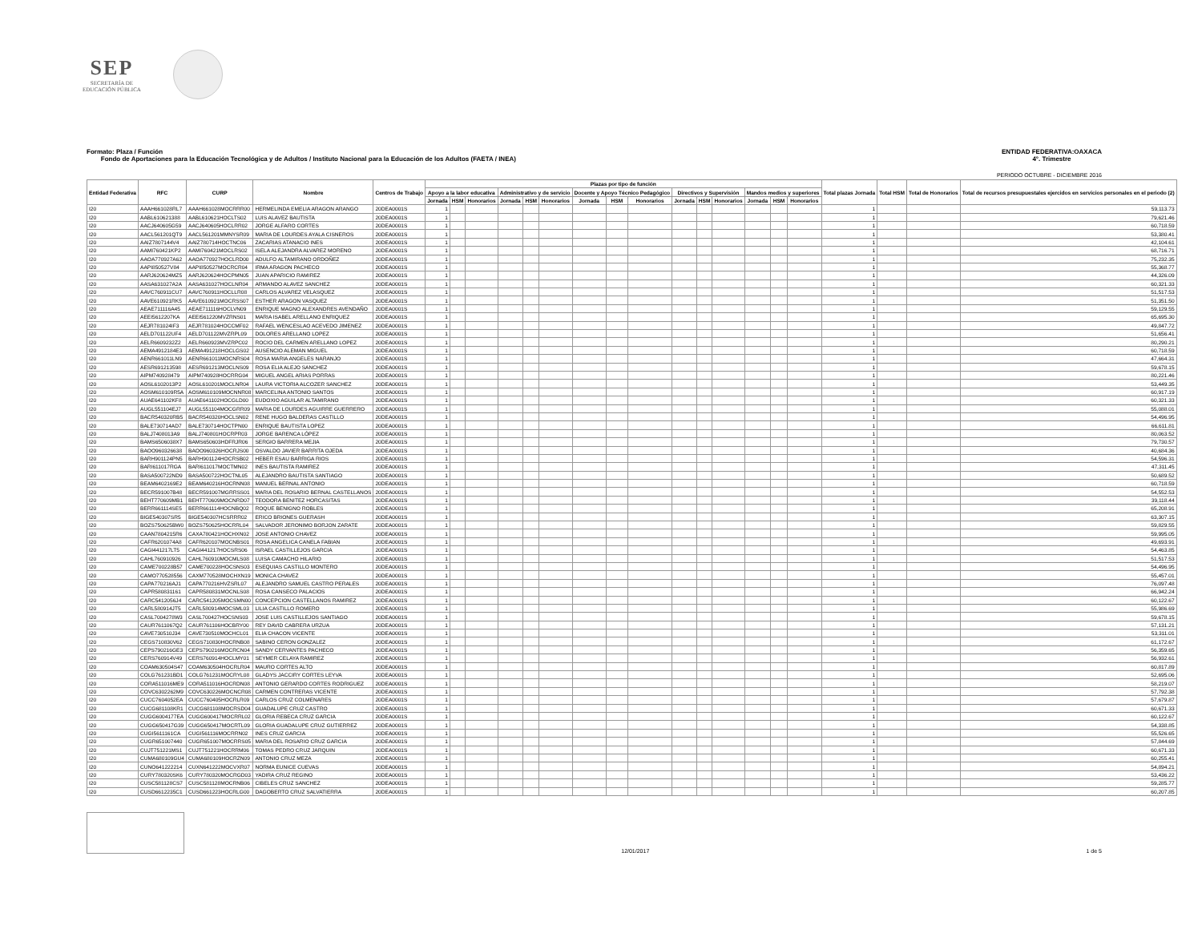SEP
SECRETARÍA DE
EDUCACIÓN PÚBLICA
Formato: Plaza / Función
Fondo de Aportaciones para la Educación Tecnológica y de Adultos / Instituto Nacional para la Educación de los Adultos (FAETA / INEA)
ENTIDAD FEDERATIVA:OAXACA
4°. Trimestre
PERIODO OCTUBRE - DICIEMBRE 2016
| Entidad Federativa | RFC | CURP | Nombre | Centros de Trabajo | Plazas por tipo de función | | | | | | | | | | | | | | | Total plazas Jornada | Total HSM | Total de Honorarios | Total de recursos presupuestales ejercidos en servicios personales en el periodo (2) |
| --- | --- | --- | --- | --- | --- | --- | --- | --- | --- | --- | --- | --- | --- | --- | --- | --- | --- | --- | --- | --- | --- | --- | --- |
| | | | | | Apoyo a la labor educativa | | | Administrativo y de servicio | | | Docente y Apoyo Técnico Pedagógico | | | Directivos y Supervisión | | | Mandos medios y superiores | | | | | | |
| | | | | | Jornada | HSM | Honorarios | Jornada | HSM | Honorarios | Jornada | HSM | Honorarios | Jornada | HSM | Honorarios | Jornada | HSM | Honorarios | | | | |
| I20 | AAAH661028RL7 | AAAH661028MOCRRR00 | HERMELINDA EMELIA ARAGON ARANGO | 20DEA0001S | 1 | | | | | | | | | | | | | | | 1 | | | 59,113.73 |
| I20 | AABL610621388 | AABL610621HOCLTS02 | LUIS ALAVEZ BAUTISTA | 20DEA0001S | 1 | | | | | | | | | | | | | | | 1 | | | 79,621.46 |
| I20 | AACJ640605G59 | AACJ640605HOCLRR02 | JORGE ALFARO CORTES | 20DEA0001S | 1 | | | | | | | | | | | | | | | 1 | | | 60,718.59 |
| I20 | AACL561201QT9 | AACL561201MMNYSR09 | MARIA DE LOURDES AYALA CISNEROS | 20DEA0001S | 1 | | | | | | | | | | | | | | | 1 | | | 53,380.41 |
| I20 | AAIZ7807144V4 | AAIZ780714HOCTNC06 | ZACARIAS ATANACIO INES | 20DEA0001S | 1 | | | | | | | | | | | | | | | 1 | | | 42,104.61 |
| I20 | AAMI760421KP2 | AAMI760421MOCLRS02 | ISELA ALEJANDRA ALVAREZ MORENO | 20DEA0001S | 1 | | | | | | | | | | | | | | | 1 | | | 68,716.71 |
| I20 | AAOA770927A62 | AAOA770927HOCLRD00 | ADULFO ALTAMIRANO ORDOÑEZ | 20DEA0001S | 1 | | | | | | | | | | | | | | | 1 | | | 75,232.35 |
| I20 | AAPI850527V84 | AAPI850527MOCRCR04 | IRMA ARAGON PACHECO | 20DEA0001S | 1 | | | | | | | | | | | | | | | 1 | | | 55,368.77 |
| I20 | AARJ620624MZ5 | AARJ620624HOCPMN05 | JUAN APARICIO RAMIREZ | 20DEA0001S | 1 | | | | | | | | | | | | | | | 1 | | | 44,326.09 |
| I20 | AASA631027A2A | AASA631027HOCLNR04 | ARMANDO ALAVEZ SANCHEZ | 20DEA0001S | 1 | | | | | | | | | | | | | | | 1 | | | 60,321.33 |
| I20 | AAVC760911CU7 | AAVC760911HOCLLR08 | CARLOS ALVAREZ VELASQUEZ | 20DEA0001S | 1 | | | | | | | | | | | | | | | 1 | | | 51,517.53 |
| I20 | AAVE610921RK5 | AAVE610921MOCRSS07 | ESTHER ARAGON VASQUEZ | 20DEA0001S | 1 | | | | | | | | | | | | | | | 1 | | | 51,351.50 |
| I20 | AEAE711116A45 | AEAE711116HOCLVN09 | ENRIQUE MAGNO ALEXANDRES AVENDAÑO | 20DEA0001S | 1 | | | | | | | | | | | | | | | 1 | | | 59,129.55 |
| I20 | AEEI5612207KA | AEEI561220MVZRNS01 | MARIA ISABEL ARELLANO ENRIQUEZ | 20DEA0001S | 1 | | | | | | | | | | | | | | | 1 | | | 65,695.30 |
| I20 | AEJR781024IF3 | AEJR781024HOCCMF02 | RAFAEL WENCESLAO ACEVEDO JIMENEZ | 20DEA0001S | 1 | | | | | | | | | | | | | | | 1 | | | 49,847.72 |
| I20 | AELD701122UF4 | AELD701122MVZRPL09 | DOLORES ARELLANO LOPEZ | 20DEA0001S | 1 | | | | | | | | | | | | | | | 1 | | | 51,656.41 |
| I20 | AELR6609232Z2 | AELR660923MVZRPC02 | ROCIO DEL CARMEN ARELLANO LOPEZ | 20DEA0001S | 1 | | | | | | | | | | | | | | | 1 | | | 80,290.21 |
| I20 | AEMA4912184E3 | AEMA491218HOCLGS02 | AUSENCIO ALEMAN MIGUEL | 20DEA0001S | 1 | | | | | | | | | | | | | | | 1 | | | 60,718.59 |
| I20 | AENR661011LN9 | AENR661011MOCNRS04 | ROSA MARIA ANGELES NARANJO | 20DEA0001S | 1 | | | | | | | | | | | | | | | 1 | | | 47,664.31 |
| I20 | AESR691213598 | AESR691213MOCLNS09 | ROSA ELIA ALEJO SANCHEZ | 20DEA0001S | 1 | | | | | | | | | | | | | | | 1 | | | 59,678.15 |
| I20 | AIPM740928479 | AIPM740928HOCRRG04 | MIGUEL ANGEL ARIAS PORRAS | 20DEA0001S | 1 | | | | | | | | | | | | | | | 1 | | | 80,221.46 |
| I20 | AOSL6102013P2 | AOSL610201MOCLNR04 | LAURA VICTORIA ALCOZER SANCHEZ | 20DEA0001S | 1 | | | | | | | | | | | | | | | 1 | | | 53,449.35 |
| I20 | AOSM610109R5A | AOSM610109MOCNNR08 | MARCELINA ANTONIO SANTOS | 20DEA0001S | 1 | | | | | | | | | | | | | | | 1 | | | 60,917.19 |
| I20 | AUAE641102KF8 | AUAE641102HOCGLD00 | EUDOXIO AGUILAR ALTAMIRANO | 20DEA0001S | 1 | | | | | | | | | | | | | | | 1 | | | 60,321.33 |
| I20 | AUGL551104EJ7 | AUGL551104MOCGRR09 | MARIA DE LOURDES AGUIRRE GUERRERO | 20DEA0001S | 1 | | | | | | | | | | | | | | | 1 | | | 55,088.01 |
| I20 | BACR540320RB5 | BACR540320HOCLSN02 | RENE HUGO BALDERAS CASTILLO | 20DEA0001S | 1 | | | | | | | | | | | | | | | 1 | | | 54,496.95 |
| I20 | BALE730714AD7 | BALE730714HOCTPN00 | ENRIQUE BAUTISTA LOPEZ | 20DEA0001S | 1 | | | | | | | | | | | | | | | 1 | | | 66,611.81 |
| I20 | BALJ7408013A9 | BALJ740801HOCRPR03 | JORGE BARENCA LÓPEZ | 20DEA0001S | 1 | | | | | | | | | | | | | | | 1 | | | 80,063.52 |
| I20 | BAMS6506038X7 | BAMS650603HDFRJR06 | SERGIO BARRERA MEJIA | 20DEA0001S | 1 | | | | | | | | | | | | | | | 1 | | | 79,730.57 |
| I20 | BAOO960326638 | BAOO960326HOCRJS00 | OSVALDO JAVIER BARRITA OJEDA | 20DEA0001S | 1 | | | | | | | | | | | | | | | 1 | | | 40,684.36 |
| I20 | BARH901124PN5 | BARH901124HOCRSB02 | HEBER ESAU BARRIGA RIOS | 20DEA0001S | 1 | | | | | | | | | | | | | | | 1 | | | 54,596.31 |
| I20 | BARI611017RGA | BARI611017MOCTMN02 | INES BAUTISTA RAMIREZ | 20DEA0001S | 1 | | | | | | | | | | | | | | | 1 | | | 47,311.45 |
| I20 | BASA500722ND9 | BASA500722HOCTNL05 | ALEJANDRO BAUTISTA SANTIAGO | 20DEA0001S | 1 | | | | | | | | | | | | | | | 1 | | | 50,689.52 |
| I20 | BEAM6402169E2 | BEAM640216HOCRNN08 | MANUEL BERNAL ANTONIO | 20DEA0001S | 1 | | | | | | | | | | | | | | | 1 | | | 60,718.59 |
| I20 | BECR591007B48 | BECR591007MGRRSS01 | MARIA DEL ROSARIO BERNAL CASTELLANOS | 20DEA0001S | 1 | | | | | | | | | | | | | | | 1 | | | 54,552.53 |
| I20 | BEHT770609MB1 | BEHT770609MOCNRD07 | TEODORA BENITEZ HORCASITAS | 20DEA0001S | 1 | | | | | | | | | | | | | | | 1 | | | 39,118.44 |
| I20 | BERR661114SE5 | BERR661114HOCNBQ02 | ROQUE BENIGNO ROBLES | 20DEA0001S | 1 | | | | | | | | | | | | | | | 1 | | | 65,208.91 |
| I20 | BIGE540307SR5 | BIGE540307HCSRRR02 | ERICO BRIONES GUERASH | 20DEA0001S | 1 | | | | | | | | | | | | | | | 1 | | | 63,307.15 |
| I20 | BOZS750625BW0 | BOZS750625HOCRRL04 | SALVADOR JERONIMO BORJON ZARATE | 20DEA0001S | 1 | | | | | | | | | | | | | | | 1 | | | 59,829.55 |
| I20 | CAAN7804215R6 | CAXA780421HOCHXN02 | JOSE ANTONIO CHAVEZ | 20DEA0001S | 1 | | | | | | | | | | | | | | | 1 | | | 59,995.05 |
| I20 | CAFR6201074A8 | CAFR620107MOCNBS01 | ROSA ANGELICA CANELA FABIAN | 20DEA0001S | 1 | | | | | | | | | | | | | | | 1 | | | 49,693.91 |
| I20 | CAGI441217LT5 | CAGI441217HOCSRS06 | ISRAEL CASTILLEJOS GARCIA | 20DEA0001S | 1 | | | | | | | | | | | | | | | 1 | | | 54,463.85 |
| I20 | CAHL760910926 | CAHL760910MOCMLS08 | LUISA CAMACHO HILARIO | 20DEA0001S | 1 | | | | | | | | | | | | | | | 1 | | | 51,517.53 |
| I20 | CAME700228B57 | CAME700228HOCSNS03 | ESEQUIAS CASTILLO MONTERO | 20DEA0001S | 1 | | | | | | | | | | | | | | | 1 | | | 54,496.95 |
| I20 | CAMO770528556 | CAXM770528MOCHXN19 | MONICA CHAVEZ | 20DEA0001S | 1 | | | | | | | | | | | | | | | 1 | | | 55,457.01 |
| I20 | CAPA770216AJ1 | CAPA770216HVZSRL07 | ALEJANDRO SAMUEL CASTRO PERALES | 20DEA0001S | 1 | | | | | | | | | | | | | | | 1 | | | 76,097.48 |
| I20 | CAPR580831161 | CAPR580831MOCNLS08 | ROSA CANSECO PALACIOS | 20DEA0001S | 1 | | | | | | | | | | | | | | | 1 | | | 66,942.24 |
| I20 | CARC5412056J4 | CARC541205MOCSMN00 | CONCEPCION CASTELLANOS RAMIREZ | 20DEA0001S | 1 | | | | | | | | | | | | | | | 1 | | | 60,122.67 |
| I20 | CARL580914JT5 | CARL580914MOCSML03 | LILIA CASTILLO ROMERO | 20DEA0001S | 1 | | | | | | | | | | | | | | | 1 | | | 55,986.69 |
| I20 | CASL7004278W3 | CASL700427HOCSNS03 | JOSE LUIS CASTILLEJOS SANTIAGO | 20DEA0001S | 1 | | | | | | | | | | | | | | | 1 | | | 59,678.15 |
| I20 | CAUR7611067Q2 | CAUR761106HOCBRY00 | REY DAVID CABRERA URZUA | 20DEA0001S | 1 | | | | | | | | | | | | | | | 1 | | | 57,131.21 |
| I20 | CAVE730510J34 | CAVE730510MOCHCL01 | ELIA CHACON VICENTE | 20DEA0001S | 1 | | | | | | | | | | | | | | | 1 | | | 53,311.01 |
| I20 | CEGS710830V62 | CEGS710830HOCRNB08 | SABINO CERON GONZALEZ | 20DEA0001S | 1 | | | | | | | | | | | | | | | 1 | | | 61,172.67 |
| I20 | CEPS790216GE3 | CEPS790216MOCRCN04 | SANDY CERVANTES PACHECO | 20DEA0001S | 1 | | | | | | | | | | | | | | | 1 | | | 56,359.65 |
| I20 | CERS760914V49 | CERS760914HOCLMY01 | SEYMER CELAYA RAMIREZ | 20DEA0001S | 1 | | | | | | | | | | | | | | | 1 | | | 56,932.61 |
| I20 | COAM630504S47 | COAM630504HOCRLR04 | MAURO CORTES ALTO | 20DEA0001S | 1 | | | | | | | | | | | | | | | 1 | | | 60,817.89 |
| I20 | COLG761231BD1 | COLG761231MOCRYL08 | GLADYS JACCIRY CORTES LEYVA | 20DEA0001S | 1 | | | | | | | | | | | | | | | 1 | | | 52,695.06 |
| I20 | CORA511016ME9 | CORA511016HOCRDN08 | ANTONIO GERARDO CORTES RODRIGUEZ | 20DEA0001S | 1 | | | | | | | | | | | | | | | 1 | | | 58,219.07 |
| I20 | COVC6302262M9 | COVC630226MOCNCR08 | CARMEN CONTRERAS VICENTE | 20DEA0001S | 1 | | | | | | | | | | | | | | | 1 | | | 57,792.38 |
| I20 | CUCC7604052EA | CUCC760405HOCRLR09 | CARLOS CRUZ COLMENARES | 20DEA0001S | 1 | | | | | | | | | | | | | | | 1 | | | 57,679.87 |
| I20 | CUCG681108KR1 | CUCG681108MOCRSD04 | GUADALUPE CRUZ CASTRO | 20DEA0001S | 1 | | | | | | | | | | | | | | | 1 | | | 60,671.33 |
| I20 | CUGG6004177EA | CUGG600417MOCRRL02 | GLORIA REBECA CRUZ GARCIA | 20DEA0001S | 1 | | | | | | | | | | | | | | | 1 | | | 60,122.67 |
| I20 | CUGG650417G39 | CUGG650417MOCRTL09 | GLORIA GUADALUPE CRUZ GUTIERREZ | 20DEA0001S | 1 | | | | | | | | | | | | | | | 1 | | | 54,338.85 |
| I20 | CUGI5611161CA | CUGI561116MOCRRN02 | INES CRUZ GARCIA | 20DEA0001S | 1 | | | | | | | | | | | | | | | 1 | | | 55,526.65 |
| I20 | CUGR651007440 | CUGR651007MOCRRS05 | MARIA DEL ROSARIO CRUZ GARCIA | 20DEA0001S | 1 | | | | | | | | | | | | | | | 1 | | | 57,844.69 |
| I20 | CUJT751221MS1 | CUJT751221HOCRRM06 | TOMAS PEDRO CRUZ JARQUIN | 20DEA0001S | 1 | | | | | | | | | | | | | | | 1 | | | 60,671.33 |
| I20 | CUMA680109GU4 | CUMA680109HOCRZN09 | ANTONIO CRUZ MEZA | 20DEA0001S | 1 | | | | | | | | | | | | | | | 1 | | | 60,255.41 |
| I20 | CUNO641222214 | CUXN641222MOCVXR07 | NORMA EUNICE CUEVAS | 20DEA0001S | 1 | | | | | | | | | | | | | | | 1 | | | 54,894.21 |
| I20 | CURY780320SK6 | CURY780320MOCRGD03 | YADIRA CRUZ REGINO | 20DEA0001S | 1 | | | | | | | | | | | | | | | 1 | | | 53,436.22 |
| I20 | CUSC581128CS7 | CUSC581128MOCRNB06 | CIBELES CRUZ SANCHEZ | 20DEA0001S | 1 | | | | | | | | | | | | | | | 1 | | | 59,285.77 |
| I20 | CUSD6612235C1 | CUSD661223HOCRLG00 | DAGOBERTO CRUZ SALVATIERRA | 20DEA0001S | 1 | | | | | | | | | | | | | | | 1 | | | 60,207.85 |
12/01/2017
1 de 5